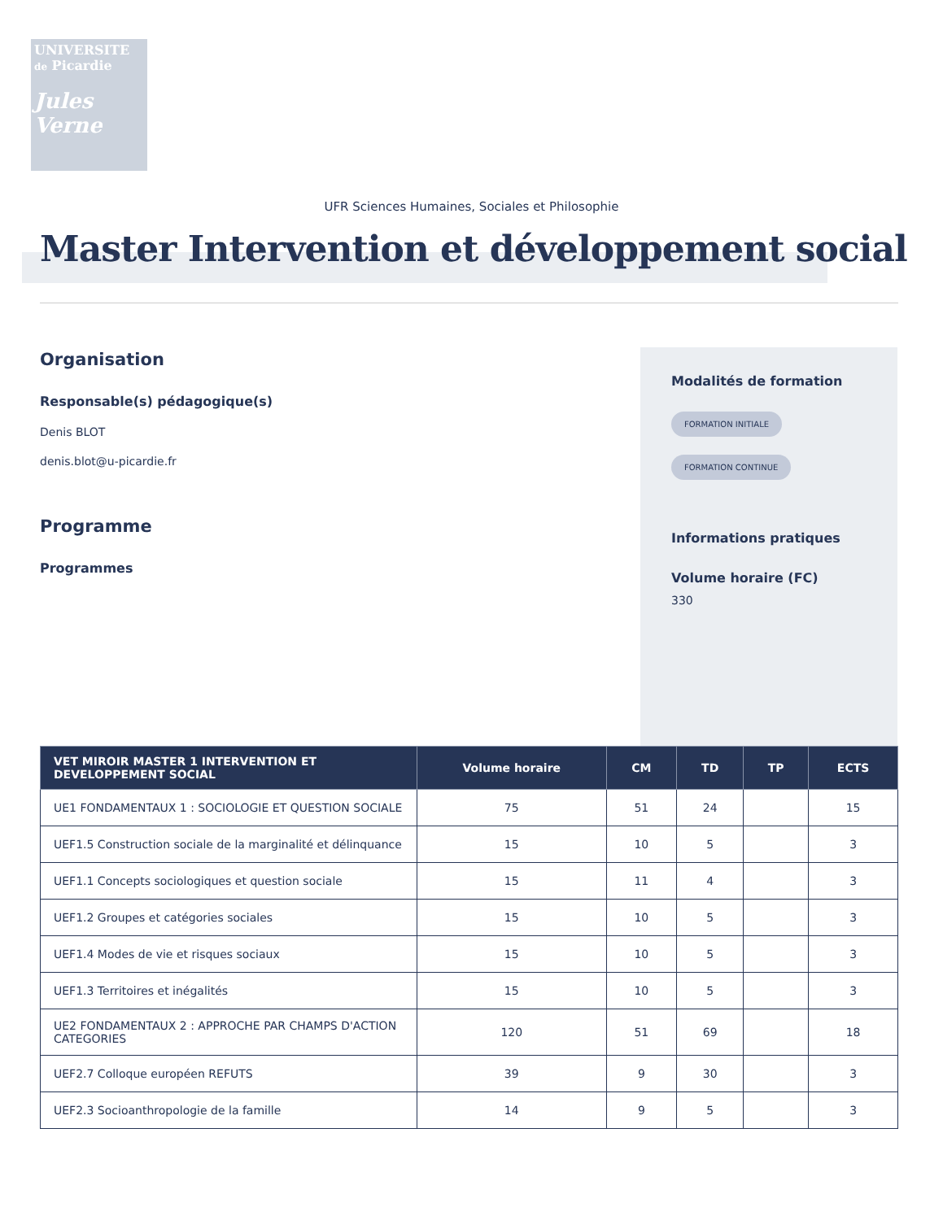UNIVERSITE
de Picardie
Jules Verne
UFR Sciences Humaines, Sociales et Philosophie
Master Intervention et développement social
Organisation
Responsable(s) pédagogique(s)
Denis BLOT
denis.blot@u-picardie.fr
Programme
Programmes
Modalités de formation
FORMATION INITIALE
FORMATION CONTINUE
Informations pratiques
Volume horaire (FC)
330
| VET MIROIR MASTER 1 INTERVENTION ET DEVELOPPEMENT SOCIAL | Volume horaire | CM | TD | TP | ECTS |
| --- | --- | --- | --- | --- | --- |
| UE1 FONDAMENTAUX 1 : SOCIOLOGIE ET QUESTION SOCIALE | 75 | 51 | 24 | | 15 |
| UEF1.5 Construction sociale de la marginalité et délinquance | 15 | 10 | 5 | | 3 |
| UEF1.1 Concepts sociologiques et question sociale | 15 | 11 | 4 | | 3 |
| UEF1.2 Groupes et catégories sociales | 15 | 10 | 5 | | 3 |
| UEF1.4 Modes de vie et risques sociaux | 15 | 10 | 5 | | 3 |
| UEF1.3 Territoires et inégalités | 15 | 10 | 5 | | 3 |
| UE2 FONDAMENTAUX 2 : APPROCHE PAR CHAMPS D'ACTION CATEGORIES | 120 | 51 | 69 | | 18 |
| UEF2.7 Colloque européen REFUTS | 39 | 9 | 30 | | 3 |
| UEF2.3 Socioanthropologie de la famille | 14 | 9 | 5 | | 3 |